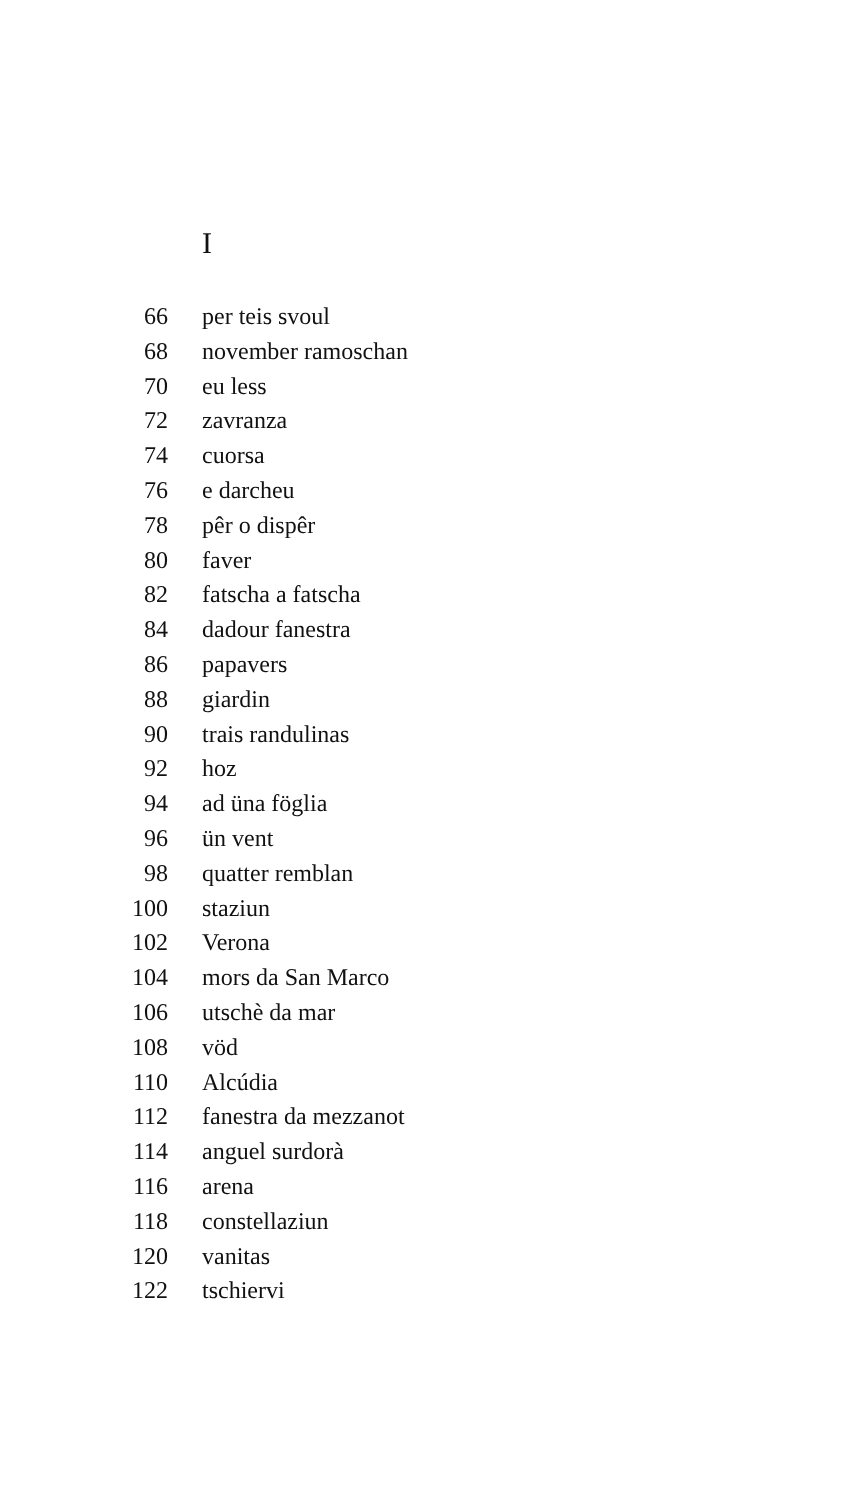I
66 per teis svoul
68 november ramoschan
70 eu less
72 zavranza
74 cuorsa
76 e darcheu
78 pêr o dispêr
80 faver
82 fatscha a fatscha
84 dadour fanestra
86 papavers
88 giardin
90 trais randulinas
92 hoz
94 ad üna föglia
96 ün vent
98 quatter remblan
100 staziun
102 Verona
104 mors da San Marco
106 utschè da mar
108 vöd
110 Alcúdia
112 fanestra da mezzanot
114 anguel surdorà
116 arena
118 constellaziun
120 vanitas
122 tschiervi